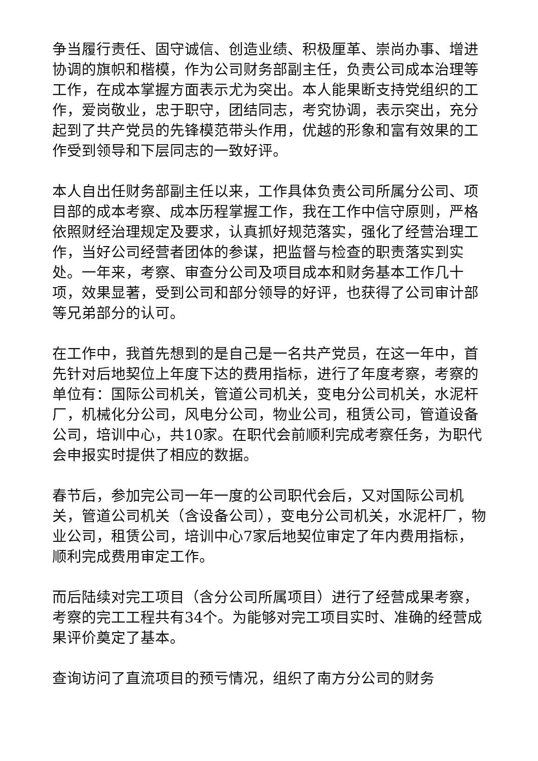争当履行责任、固守诚信、创造业绩、积极厘革、崇尚办事、增进协调的旗帜和楷模，作为公司财务部副主任，负责公司成本治理等工作，在成本掌握方面表示尤为突出。本人能果断支持党组织的工作，爱岗敬业，忠于职守，团结同志，考究协调，表示突出，充分起到了共产党员的先锋模范带头作用，优越的形象和富有效果的工作受到领导和下层同志的一致好评。
本人自出任财务部副主任以来，工作具体负责公司所属分公司、项目部的成本考察、成本历程掌握工作，我在工作中信守原则，严格依照财经治理规定及要求，认真抓好规范落实，强化了经营治理工作，当好公司经营者团体的参谋，把监督与检查的职责落实到实处。一年来，考察、审查分公司及项目成本和财务基本工作几十项，效果显著，受到公司和部分领导的好评，也获得了公司审计部等兄弟部分的认可。
在工作中，我首先想到的是自己是一名共产党员，在这一年中，首先针对后地契位上年度下达的费用指标，进行了年度考察，考察的单位有：国际公司机关，管道公司机关，变电分公司机关，水泥杆厂，机械化分公司，风电分公司，物业公司，租赁公司，管道设备公司，培训中心，共10家。在职代会前顺利完成考察任务，为职代会申报实时提供了相应的数据。
春节后，参加完公司一年一度的公司职代会后，又对国际公司机关，管道公司机关（含设备公司），变电分公司机关，水泥杆厂，物业公司，租赁公司，培训中心7家后地契位审定了年内费用指标，顺利完成费用审定工作。
而后陆续对完工项目（含分公司所属项目）进行了经营成果考察，考察的完工工程共有34个。为能够对完工项目实时、准确的经营成果评价奠定了基本。
查询访问了直流项目的预亏情况，组织了南方分公司的财务